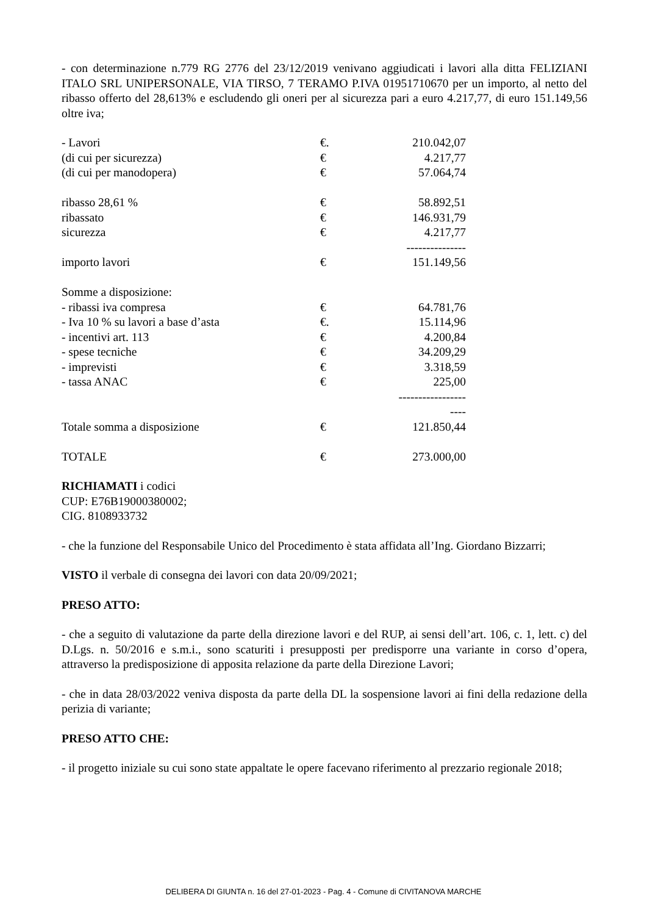- con determinazione n.779 RG 2776 del 23/12/2019 venivano aggiudicati i lavori alla ditta FELIZIANI ITALO SRL UNIPERSONALE, VIA TIRSO, 7 TERAMO P.IVA 01951710670 per un importo, al netto del ribasso offerto del 28,613% e escludendo gli oneri per al sicurezza pari a euro 4.217,77, di euro 151.149,56 oltre iva;
| - Lavori | €. | 210.042,07 |
| (di cui per sicurezza) | € | 4.217,77 |
| (di cui per manodopera) | € | 57.064,74 |
| ribasso 28,61 % | € | 58.892,51 |
| ribassato | € | 146.931,79 |
| sicurezza | € | 4.217,77 |
| | | --------------- |
| importo lavori | € | 151.149,56 |
| Somme a disposizione: | | |
| - ribassi iva compresa | € | 64.781,76 |
| - Iva 10 % su lavori a base d’asta | €. | 15.114,96 |
| - incentivi art. 113 | € | 4.200,84 |
| - spese tecniche | € | 34.209,29 |
| - imprevisti | € | 3.318,59 |
| - tassa ANAC | € | 225,00 |
| | | --------------------- |
| Totale somma a disposizione | € | 121.850,44 |
| TOTALE | € | 273.000,00 |
RICHIAMATI i codici
CUP: E76B19000380002;
CIG. 8108933732
- che la funzione del Responsabile Unico del Procedimento è stata affidata all’Ing. Giordano Bizzarri;
VISTO il verbale di consegna dei lavori con data 20/09/2021;
PRESO ATTO:
- che a seguito di valutazione da parte della direzione lavori e del RUP, ai sensi dell’art. 106, c. 1, lett. c) del D.Lgs. n. 50/2016 e s.m.i., sono scaturiti i presupposti per predisporre una variante in corso d’opera, attraverso la predisposizione di apposita relazione da parte della Direzione Lavori;
- che in data 28/03/2022 veniva disposta da parte della DL la sospensione lavori ai fini della redazione della perizia di variante;
PRESO ATTO CHE:
- il progetto iniziale su cui sono state appaltate le opere facevano riferimento al prezzario regionale 2018;
DELIBERA DI GIUNTA n. 16 del 27-01-2023 - Pag. 4 - Comune di CIVITANOVA MARCHE